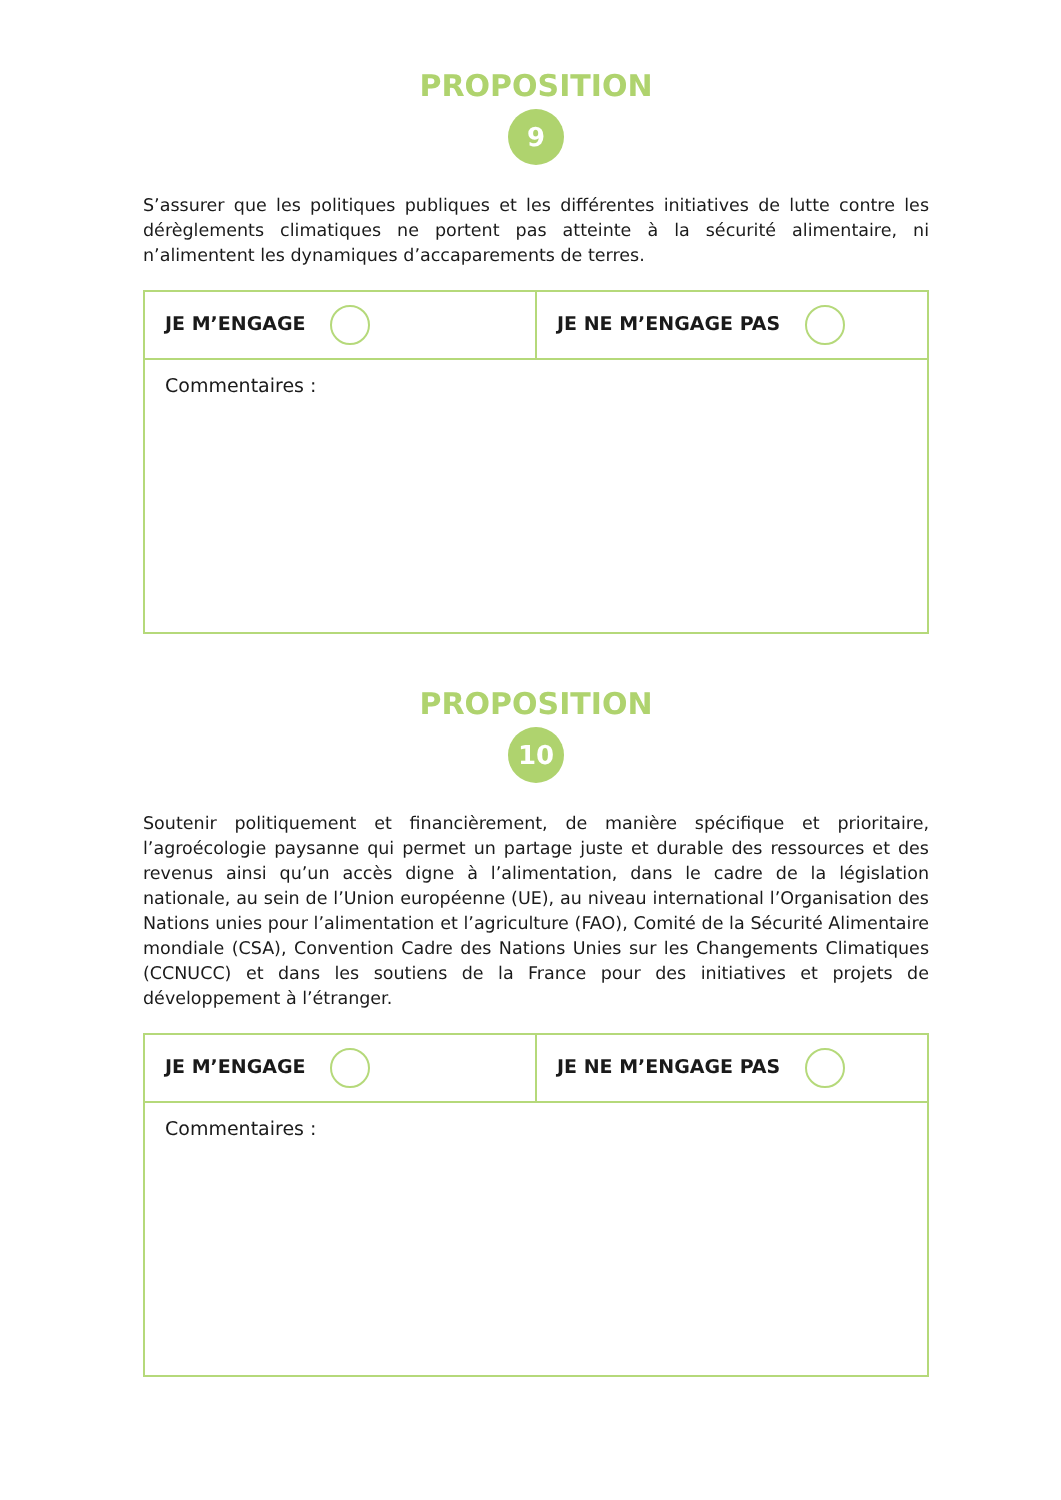PROPOSITION
9
S’assurer que les politiques publiques et les différentes initiatives de lutte contre les dérèglements climatiques ne portent pas atteinte à la sécurité alimentaire, ni n’alimentent les dynamiques d’accaparements de terres.
| JE M’ENGAGE | JE NE M’ENGAGE PAS |
| Commentaires : | |
PROPOSITION
10
Soutenir politiquement et financièrement, de manière spécifique et prioritaire, l’agroécologie paysanne qui permet un partage juste et durable des ressources et des revenus ainsi qu’un accès digne à l’alimentation, dans le cadre de la législation nationale, au sein de l’Union européenne (UE), au niveau international l’Organisation des Nations unies pour l’alimentation et l’agriculture (FAO), Comité de la Sécurité Alimentaire mondiale (CSA), Convention Cadre des Nations Unies sur les Changements Climatiques (CCNUCC) et dans les soutiens de la France pour des initiatives et projets de développement à l’étranger.
| JE M’ENGAGE | JE NE M’ENGAGE PAS |
| Commentaires : | |